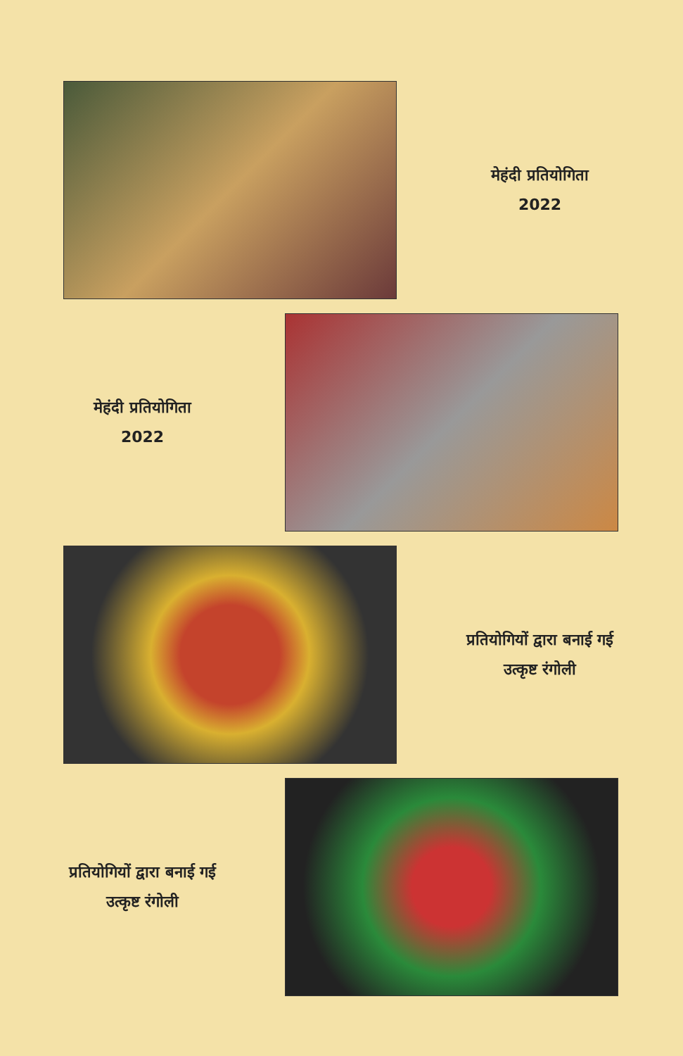मेहंदी प्रतियोगिता
2022
मेहंदी प्रतियोगिता
2022
प्रतियोगियों द्वारा बनाई गई
उत्कृष्ट रंगोली
प्रतियोगियों द्वारा बनाई गई
उत्कृष्ट रंगोली